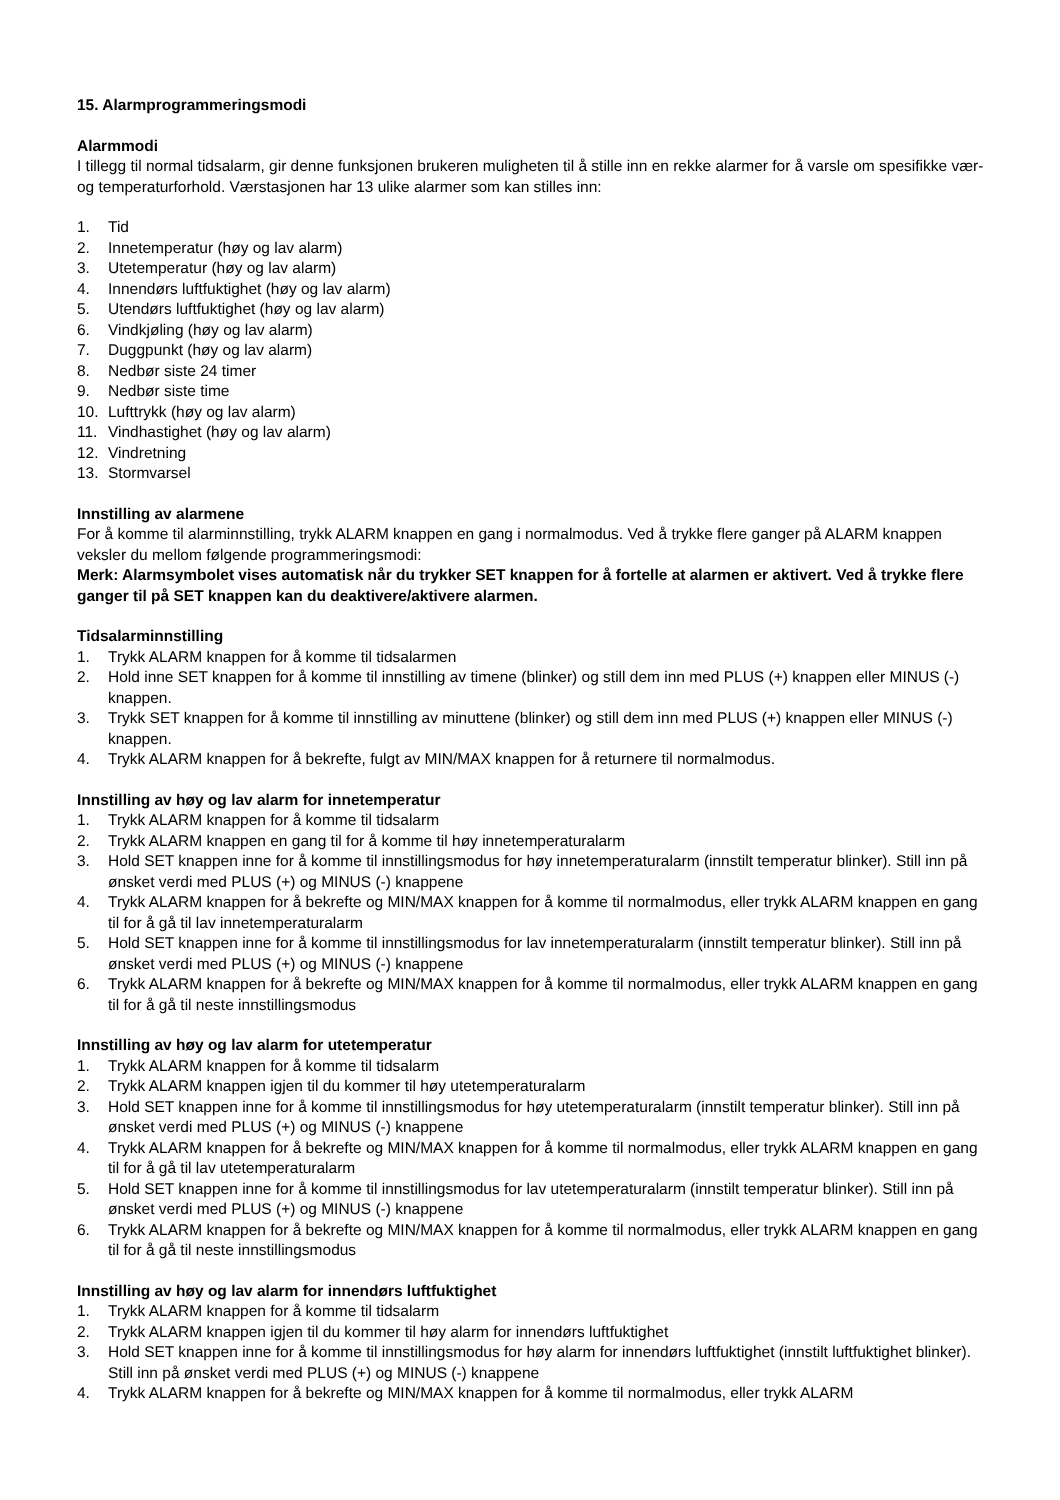15. Alarmprogrammeringsmodi
Alarmmodi
I tillegg til normal tidsalarm, gir denne funksjonen brukeren muligheten til å stille inn en rekke alarmer for å varsle om spesifikke vær- og temperaturforhold. Værstasjonen har 13 ulike alarmer som kan stilles inn:
1. Tid
2. Innetemperatur (høy og lav alarm)
3. Utetemperatur (høy og lav alarm)
4. Innendørs luftfuktighet (høy og lav alarm)
5. Utendørs luftfuktighet (høy og lav alarm)
6. Vindkjøling (høy og lav alarm)
7. Duggpunkt (høy og lav alarm)
8. Nedbør siste 24 timer
9. Nedbør siste time
10. Lufttrykk (høy og lav alarm)
11. Vindhastighet (høy og lav alarm)
12. Vindretning
13. Stormvarsel
Innstilling av alarmene
For å komme til alarminnstilling, trykk ALARM knappen en gang i normalmodus. Ved å trykke flere ganger på ALARM knappen veksler du mellom følgende programmeringsmodi:
Merk: Alarmsymbolet vises automatisk når du trykker SET knappen for å fortelle at alarmen er aktivert. Ved å trykke flere ganger til på SET knappen kan du deaktivere/aktivere alarmen.
Tidsalarminnstilling
1. Trykk ALARM knappen for å komme til tidsalarmen
2. Hold inne SET knappen for å komme til innstilling av timene (blinker) og still dem inn med PLUS (+) knappen eller MINUS (-) knappen.
3. Trykk SET knappen for å komme til innstilling av minuttene (blinker) og still dem inn med PLUS (+) knappen eller MINUS (-) knappen.
4. Trykk ALARM knappen for å bekrefte, fulgt av MIN/MAX knappen for å returnere til normalmodus.
Innstilling av høy og lav alarm for innetemperatur
1. Trykk ALARM knappen for å komme til tidsalarm
2. Trykk ALARM knappen en gang til for å komme til høy innetemperaturalarm
3. Hold SET knappen inne for å komme til innstillingsmodus for høy innetemperaturalarm (innstilt temperatur blinker). Still inn på ønsket verdi med PLUS (+) og MINUS (-) knappene
4. Trykk ALARM knappen for å bekrefte og MIN/MAX knappen for å komme til normalmodus, eller trykk ALARM knappen en gang til for å gå til lav innetemperaturalarm
5. Hold SET knappen inne for å komme til innstillingsmodus for lav innetemperaturalarm (innstilt temperatur blinker). Still inn på ønsket verdi med PLUS (+) og MINUS (-) knappene
6. Trykk ALARM knappen for å bekrefte og MIN/MAX knappen for å komme til normalmodus, eller trykk ALARM knappen en gang til for å gå til neste innstillingsmodus
Innstilling av høy og lav alarm for utetemperatur
1. Trykk ALARM knappen for å komme til tidsalarm
2. Trykk ALARM knappen igjen til du kommer til høy utetemperaturalarm
3. Hold SET knappen inne for å komme til innstillingsmodus for høy utetemperaturalarm (innstilt temperatur blinker). Still inn på ønsket verdi med PLUS (+) og MINUS (-) knappene
4. Trykk ALARM knappen for å bekrefte og MIN/MAX knappen for å komme til normalmodus, eller trykk ALARM knappen en gang til for å gå til lav utetemperaturalarm
5. Hold SET knappen inne for å komme til innstillingsmodus for lav utetemperaturalarm (innstilt temperatur blinker). Still inn på ønsket verdi med PLUS (+) og MINUS (-) knappene
6. Trykk ALARM knappen for å bekrefte og MIN/MAX knappen for å komme til normalmodus, eller trykk ALARM knappen en gang til for å gå til neste innstillingsmodus
Innstilling av høy og lav alarm for innendørs luftfuktighet
1. Trykk ALARM knappen for å komme til tidsalarm
2. Trykk ALARM knappen igjen til du kommer til høy alarm for innendørs luftfuktighet
3. Hold SET knappen inne for å komme til innstillingsmodus for høy alarm for innendørs luftfuktighet (innstilt luftfuktighet blinker). Still inn på ønsket verdi med PLUS (+) og MINUS (-) knappene
4. Trykk ALARM knappen for å bekrefte og MIN/MAX knappen for å komme til normalmodus, eller trykk ALARM